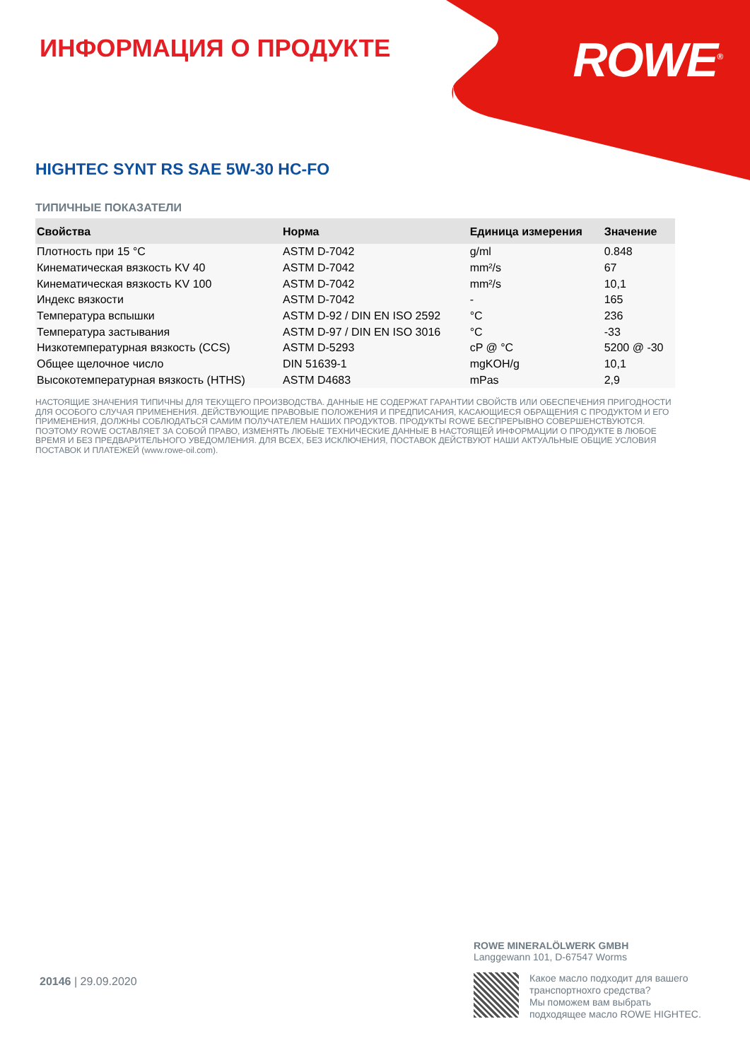ROWE<sup>®</sup>
ИНФОРМАЦИЯ О ПРОДУКТЕ
HIGHTEC SYNT RS SAE 5W-30 HC-FO
ТИПИЧНЫЕ ПОКАЗАТЕЛИ
| Свойства | Норма | Единица измерения | Значение |
| --- | --- | --- | --- |
| Плотность при 15 °C | ASTM D-7042 | g/ml | 0.848 |
| Кинематическая вязкость KV 40 | ASTM D-7042 | mm²/s | 67 |
| Кинематическая вязкость KV 100 | ASTM D-7042 | mm²/s | 10,1 |
| Индекс вязкости | ASTM D-7042 | - | 165 |
| Температура вспышки | ASTM D-92 / DIN EN ISO 2592 | °C | 236 |
| Температура застывания | ASTM D-97 / DIN EN ISO 3016 | °C | -33 |
| Низкотемпературная вязкость (CCS) | ASTM D-5293 | cP @ °C | 5200 @ -30 |
| Общее щелочное число | DIN 51639-1 | mgKOH/g | 10,1 |
| Высокотемпературная вязкость (HTHS) | ASTM D4683 | mPas | 2,9 |
НАСТОЯЩИЕ ЗНАЧЕНИЯ ТИПИЧНЫ ДЛЯ ТЕКУЩЕГО ПРОИЗВОДСТВА. ДАННЫЕ НЕ СОДЕРЖАТ ГАРАНТИИ СВОЙСТВ ИЛИ ОБЕСПЕЧЕНИЯ ПРИГОДНОСТИ ДЛЯ ОСОБОГО СЛУЧАЯ ПРИМЕНЕНИЯ. ДЕЙСТВУЮЩИЕ ПРАВОВЫЕ ПОЛОЖЕНИЯ И ПРЕДПИСАНИЯ, КАСАЮЩИЕСЯ ОБРАЩЕНИЯ С ПРОДУКТОМ И ЕГО ПРИМЕНЕНИЯ, ДОЛЖНЫ СОБЛЮДАТЬСЯ САМИМ ПОЛУЧАТЕЛЕМ НАШИХ ПРОДУКТОВ. ПРОДУКТЫ ROWE БЕСПРЕРЫВНО СОВЕРШЕНСТВУЮТСЯ. ПОЭТОМУ ROWE ОСТАВЛЯЕТ ЗА СОБОЙ ПРАВО, ИЗМЕНЯТЬ ЛЮБЫЕ ТЕХНИЧЕСКИЕ ДАННЫЕ В НАСТОЯЩЕЙ ИНФОРМАЦИИ О ПРОДУКТЕ В ЛЮБОЕ ВРЕМЯ И БЕЗ ПРЕДВАРИТЕЛЬНОГО УВЕДОМЛЕНИЯ. ДЛЯ ВСЕХ, БЕЗ ИСКЛЮЧЕНИЯ, ПОСТАВОК ДЕЙСТВУЮТ НАШИ АКТУАЛЬНЫЕ ОБЩИЕ УСЛОВИЯ ПОСТАВОК И ПЛАТЕЖЕЙ (www.rowe-oil.com).
20146 | 29.09.2020
ROWE MINERALÖLWERK GMBH
Langgewann 101, D-67547 Worms
Какое масло подходит для вашего
транспортнохго средства?
Мы поможем вам выбрать
подходящее масло ROWE HIGHTEC.